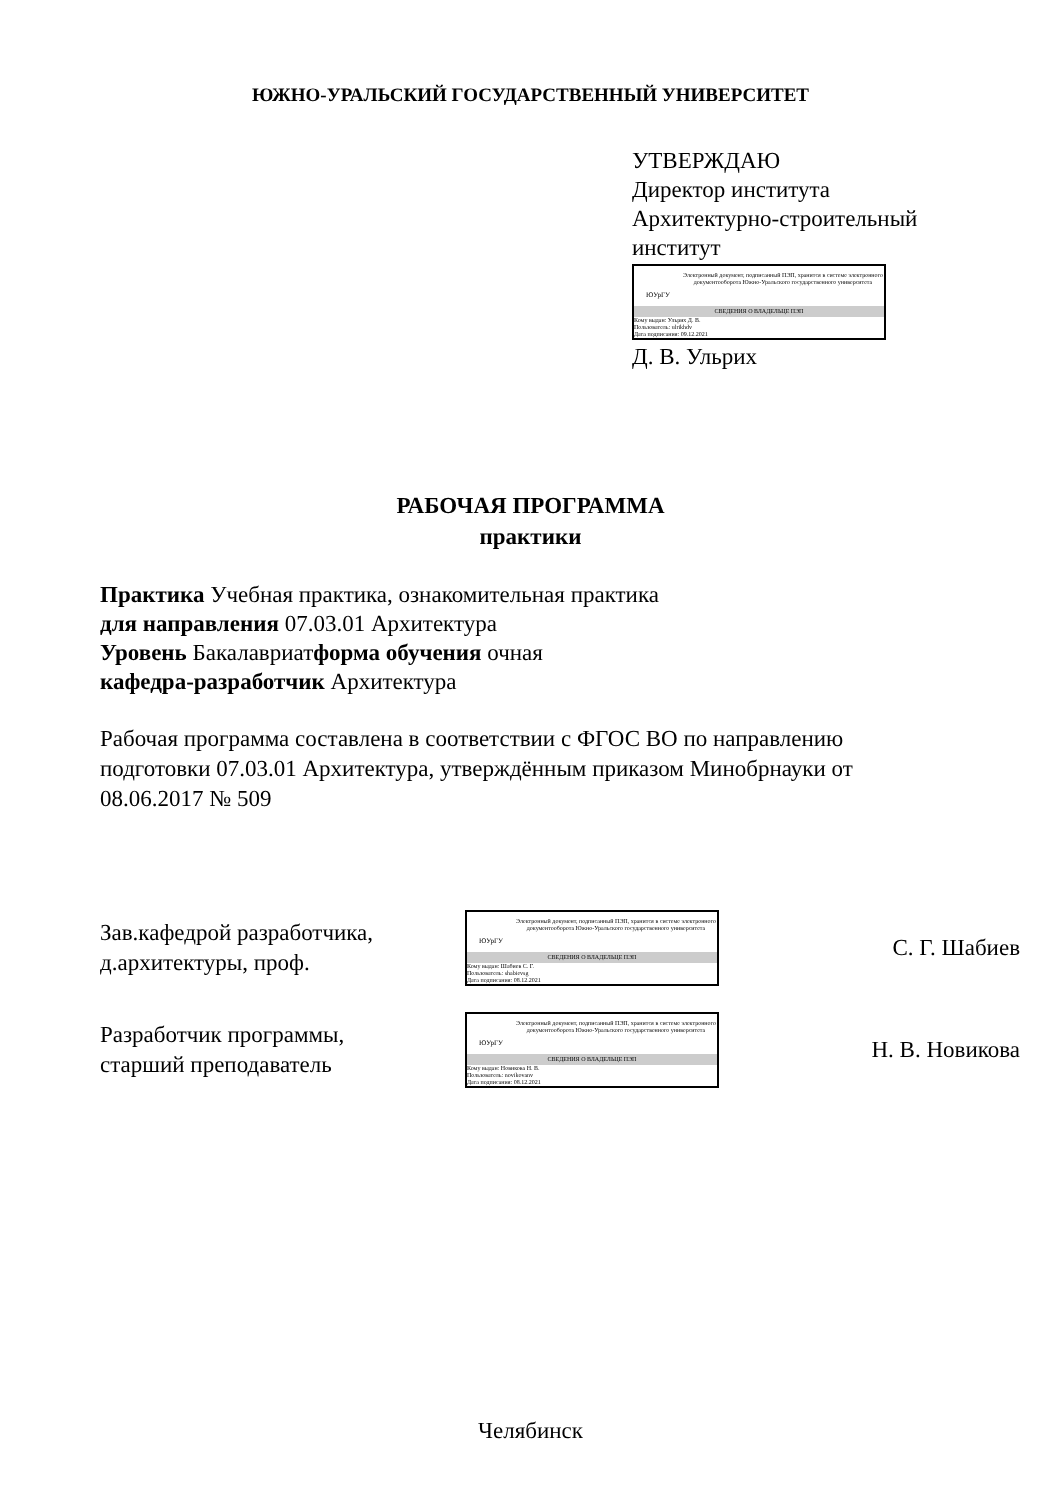ЮЖНО-УРАЛЬСКИЙ ГОСУДАРСТВЕННЫЙ УНИВЕРСИТЕТ
УТВЕРЖДАЮ
Директор института
Архитектурно-строительный
институт
ЮУрГУ
Электронный документ, подписанный ПЭП, хранится в системе электронного документооборота Южно-Уральского государственного университета
СВЕДЕНИЯ О ВЛАДЕЛЬЦЕ ПЭП
Кому выдан: Ульрих Д. В.
Пользователь: ulrikhdv
Дата подписания: 09.12.2021
Д. В. Ульрих
РАБОЧАЯ ПРОГРАММА
практики
Практика Учебная практика, ознакомительная практика
для направления 07.03.01 Архитектура
Уровень Бакалавриатформа обучения очная
кафедра-разработчик Архитектура
Рабочая программа составлена в соответствии с ФГОС ВО по направлению подготовки 07.03.01 Архитектура, утверждённым приказом Минобрнауки от 08.06.2017 № 509
Зав.кафедрой разработчика,
д.архитектуры, проф.
ЮУрГУ
Электронный документ, подписанный ПЭП, хранится в системе электронного документооборота Южно-Уральского государственного университета
СВЕДЕНИЯ О ВЛАДЕЛЬЦЕ ПЭП
Кому выдан: Шабиев С. Г.
Пользователь: shabievsg
Дата подписания: 08.12.2021
С. Г. Шабиев
Разработчик программы,
старший преподаватель
ЮУрГУ
Электронный документ, подписанный ПЭП, хранится в системе электронного документооборота Южно-Уральского государственного университета
СВЕДЕНИЯ О ВЛАДЕЛЬЦЕ ПЭП
Кому выдан: Новикова Н. В.
Пользователь: novikovanv
Дата подписания: 08.12.2021
Н. В. Новикова
Челябинск